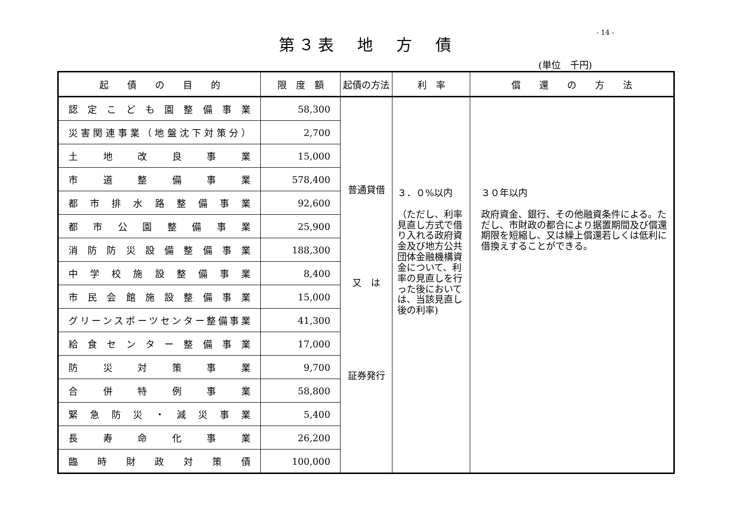- 14 -
第３表　地　方　債
(単位　千円)
| 起 債 の 目 的 | 限 度 額 | 起債の方法 | 利 率 | 償 還 の 方 法 |
| --- | --- | --- | --- | --- |
| 認定こども園整備事業 | 58,300 | 普通貸借 又 は 証券発行 | ３．０%以内 （ただし、利率見直し方式で借り入れる政府資金及び地方公共団体金融機構資金について、利率の見直しを行った後においては、当該見直し後の利率) | ３０年以内 政府資金、銀行、その他融資条件による。ただし、市財政の都合により据置期間及び償還期限を短縮し、又は繰上償還若しくは低利に借換えすることができる。 |
| 災害関連事業（地盤沈下対策分） | 2,700 | | | |
| 土地改良事業 | 15,000 | | | |
| 市道整備事業 | 578,400 | | | |
| 都市排水路整備事業 | 92,600 | | | |
| 都市公園整備事業 | 25,900 | | | |
| 消防防災設備整備事業 | 188,300 | | | |
| 中学校施設整備事業 | 8,400 | | | |
| 市民会館施設整備事業 | 15,000 | | | |
| グリーンスポーツセンター整備事業 | 41,300 | | | |
| 給食センター整備事業 | 17,000 | | | |
| 防災対策事業 | 9,700 | | | |
| 合併特例事業 | 58,800 | | | |
| 緊急防災・減災事業 | 5,400 | | | |
| 長寿命化事業 | 26,200 | | | |
| 臨時財政対策債 | 100,000 | | | |